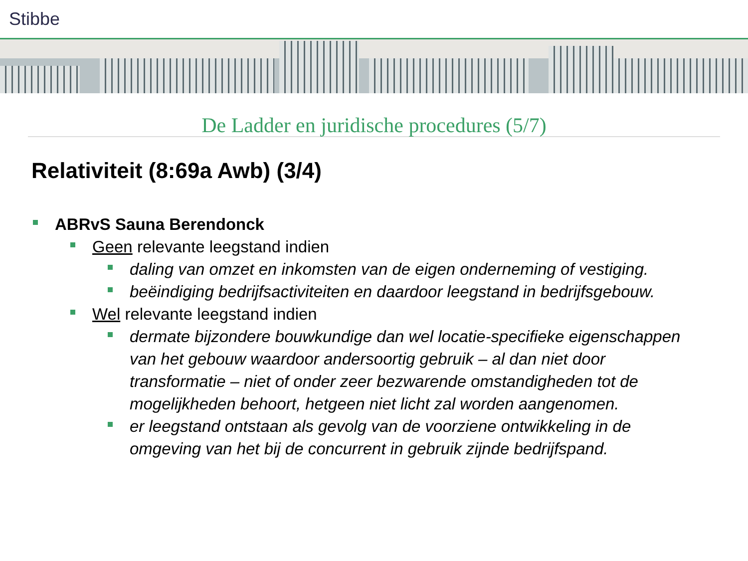Stibbe
De Ladder en juridische procedures (5/7)
Relativiteit (8:69a Awb) (3/4)
ABRvS Sauna Berendonck
Geen relevante leegstand indien
daling van omzet en inkomsten van de eigen onderneming of vestiging.
beëindiging bedrijfsactiviteiten en daardoor leegstand in bedrijfsgebouw.
Wel relevante leegstand indien
dermate bijzondere bouwkundige dan wel locatie-specifieke eigenschappen van het gebouw waardoor andersoortig gebruik – al dan niet door transformatie – niet of onder zeer bezwarende omstandigheden tot de mogelijkheden behoort, hetgeen niet licht zal worden aangenomen.
er leegstand ontstaan als gevolg van de voorziene ontwikkeling in de omgeving van het bij de concurrent in gebruik zijnde bedrijfspand.